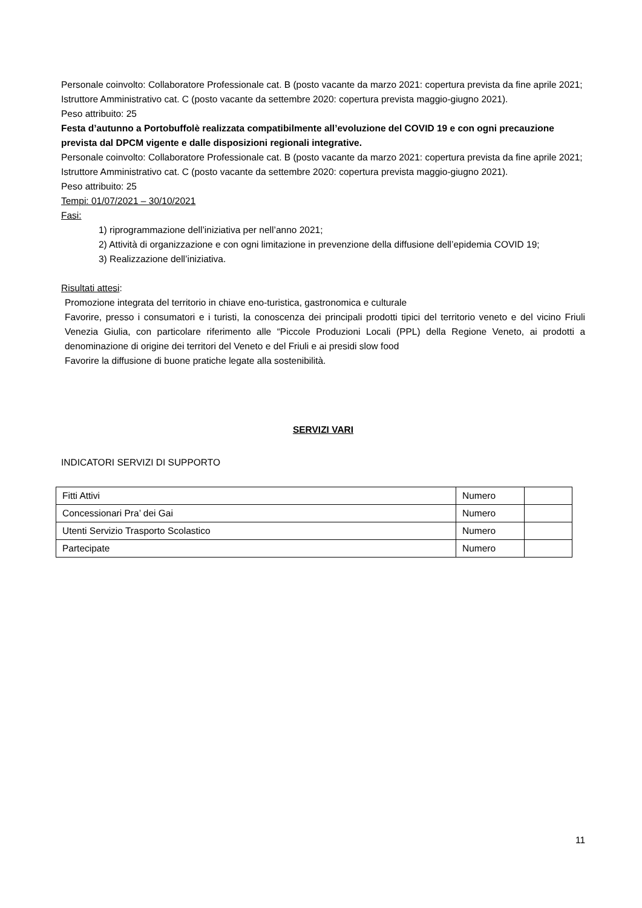Personale coinvolto: Collaboratore Professionale cat. B (posto vacante da marzo 2021: copertura prevista da fine aprile 2021; Istruttore Amministrativo cat. C (posto vacante da settembre 2020: copertura prevista maggio-giugno 2021).
Peso attribuito: 25
Festa d’autunno a Portobuffolè realizzata compatibilmente all’evoluzione del COVID 19 e con ogni precauzione prevista dal DPCM vigente e dalle disposizioni regionali integrative.
Personale coinvolto: Collaboratore Professionale cat. B (posto vacante da marzo 2021: copertura prevista da fine aprile 2021; Istruttore Amministrativo cat. C (posto vacante da settembre 2020: copertura prevista maggio-giugno 2021).
Peso attribuito: 25
Tempi: 01/07/2021 – 30/10/2021
Fasi:
1) riprogrammazione dell’iniziativa per nell’anno 2021;
2) Attività di organizzazione e con ogni limitazione in prevenzione della diffusione dell’epidemia COVID 19;
3) Realizzazione dell’iniziativa.
Risultati attesi:
Promozione integrata del territorio in chiave eno-turistica, gastronomica e culturale
Favorire, presso i consumatori e i turisti, la conoscenza dei principali prodotti tipici del territorio veneto e del vicino Friuli Venezia Giulia, con particolare riferimento alle “Piccole Produzioni Locali (PPL) della Regione Veneto, ai prodotti a denominazione di origine dei territori del Veneto e del Friuli e ai presidi slow food
Favorire la diffusione di buone pratiche legate alla sostenibilità.
SERVIZI VARI
INDICATORI SERVIZI DI SUPPORTO
| Fitti Attivi | Numero | |
| Concessionari Pra’ dei Gai | Numero | |
| Utenti Servizio Trasporto Scolastico | Numero | |
| Partecipate | Numero | |
11